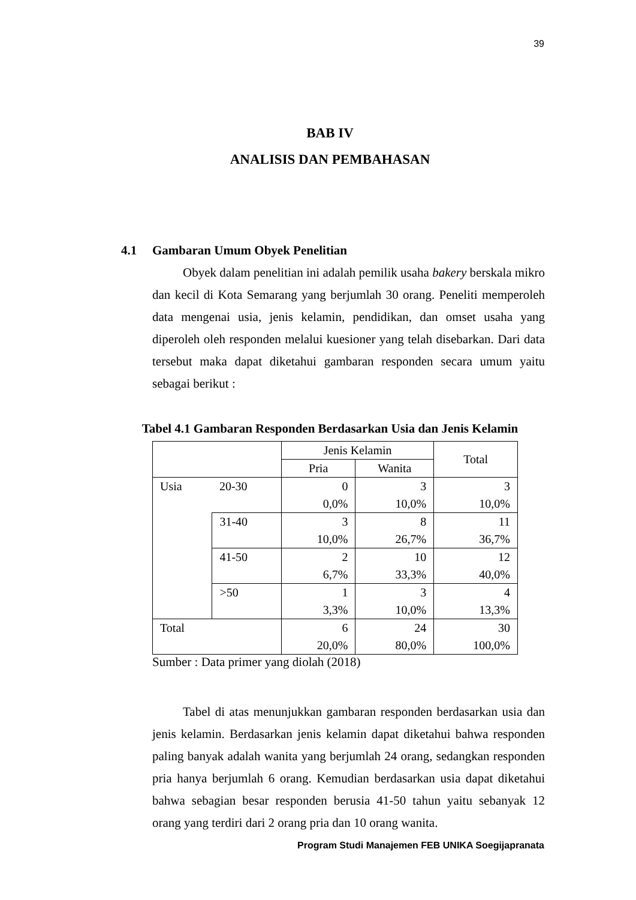39
BAB IV
ANALISIS DAN PEMBAHASAN
4.1 Gambaran Umum Obyek Penelitian
Obyek dalam penelitian ini adalah pemilik usaha bakery berskala mikro dan kecil di Kota Semarang yang berjumlah 30 orang. Peneliti memperoleh data mengenai usia, jenis kelamin, pendidikan, dan omset usaha yang diperoleh oleh responden melalui kuesioner yang telah disebarkan. Dari data tersebut maka dapat diketahui gambaran responden secara umum yaitu sebagai berikut :
Tabel 4.1 Gambaran Responden Berdasarkan Usia dan Jenis Kelamin
| | | Jenis Kelamin | | Total |
| --- | --- | --- | --- | --- |
| | | Pria | Wanita | |
| Usia | 20-30 | 0 0,0% | 3 10,0% | 3 10,0% |
| | 31-40 | 3 10,0% | 8 26,7% | 11 36,7% |
| | 41-50 | 2 6,7% | 10 33,3% | 12 40,0% |
| | >50 | 1 3,3% | 3 10,0% | 4 13,3% |
| Total | | 6 20,0% | 24 80,0% | 30 100,0% |
Sumber : Data primer yang diolah (2018)
Tabel di atas menunjukkan gambaran responden berdasarkan usia dan jenis kelamin. Berdasarkan jenis kelamin dapat diketahui bahwa responden paling banyak adalah wanita yang berjumlah 24 orang, sedangkan responden pria hanya berjumlah 6 orang. Kemudian berdasarkan usia dapat diketahui bahwa sebagian besar responden berusia 41-50 tahun yaitu sebanyak 12 orang yang terdiri dari 2 orang pria dan 10 orang wanita.
Program Studi Manajemen FEB UNIKA Soegijapranata